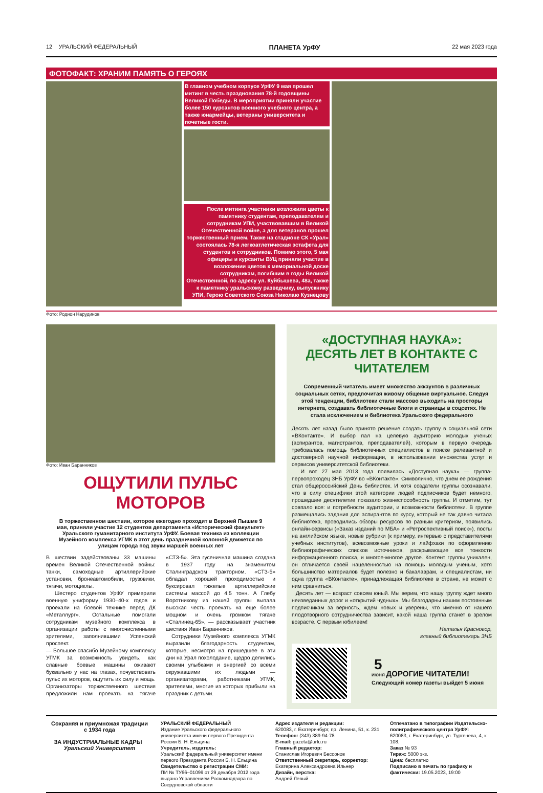12 УРАЛЬСКИЙ ФЕДЕРАЛЬНЫЙ ПЛАНЕТА УрФУ 22 мая 2023 года
ФОТОФАКТ: ХРАНИМ ПАМЯТЬ О ГЕРОЯХ
В главном учебном корпусе УрФУ 9 мая прошел митинг в честь празднования 78-й годовщины Великой Победы. В мероприятии приняли участие более 150 курсантов военного учебного центра, а также юнармейцы, ветераны университета и почетные гости.
После митинга участники возложили цветы к памятнику студентам, преподавателям и сотрудникам УПИ, участвовавшим в Великой Отечественной войне, а для ветеранов прошел торжественный прием. Также на стадионе СК «Урал» состоялась 78-я легкоатлетическая эстафета для студентов и сотрудников. Помимо этого, 5 мая офицеры и курсанты ВУЦ приняли участие в возложении цветов к мемориальной доске сотрудникам, погибшим в годы Великой Отечественной, по адресу ул. Куйбышева, 48а, также к памятнику уральскому разведчику, выпускнику УПИ, Герою Советского Союза Николаю Кузнецову
Фото: Родион Нарудинов
Фото: Иван Баранников
ОЩУТИЛИ ПУЛЬС МОТОРОВ
В торжественном шествии, которое ежегодно проходит в Верхней Пышме 9 мая, приняли участие 12 студентов департамента «Исторический факультет» Уральского гуманитарного института УрФУ. Боевая техника из коллекции Музейного комплекса УГМК в этот день праздничной колонной движется по улицам города под звуки маршей военных лет
В шествии задействованы 33 машины времен Великой Отечественной войны: танки, самоходные артиллерийские установки, бронеавтомобили, грузовики, тягачи, мотоциклы.
Шестеро студентов УрФУ примерили военную униформу 1930–40-х годов и проехали на боевой технике перед ДК «Металлург». Остальные помогали сотрудникам музейного комплекса в организации работы с многочисленными зрителями, заполнившими Успенский проспект.
— Большое спасибо Музейному комплексу УГМК за возможность увидеть, как славные боевые машины оживают буквально у нас на глазах, почувствовать пульс их моторов, ощутить их силу и мощь. Организаторы торжественного шествия предложили нам проехать на тягаче «СТЗ-5». Эта гусеничная машина создана в 1937 году на знаменитом Сталинградском тракторном. «СТЗ-5» обладал хорошей проходимостью и буксировал тяжелые артиллерийские системы массой до 4,5 тонн. А Глебу Воротникову из нашей группы выпала высокая честь проехать на еще более мощном и очень громком тягаче «Сталинец-65», — рассказывает участник шествия Иван Баранников.
Сотрудники Музейного комплекса УГМК выразили благодарность студентам, которые, несмотря на пришедшее в эти дни на Урал похолодание, щедро делились своими улыбками и энергией со всеми окружавшими их людьми — организаторами, работниками УГМК, зрителями, многие из которых прибыли на праздник с детьми.
«ДОСТУПНАЯ НАУКА»:
ДЕСЯТЬ ЛЕТ В КОНТАКТЕ С ЧИТАТЕЛЕМ
Современный читатель имеет множество аккаунтов в различных социальных сетях, предпочитая живому общение виртуальное. Следуя этой тенденции, библиотеки стали массово выходить на просторы интернета, создавать библиотечные блоги и страницы в соцсетях. Не стала исключением и библиотека Уральского федерального
Десять лет назад было принято решение создать группу в социальной сети «ВКонтакте». И выбор пал на целевую аудиторию молодых ученых (аспирантов, магистрантов, преподавателей), которым в первую очередь требовалась помощь библиотечных специалистов в поиске релевантной и достоверной научной информации, в использовании множества услуг и сервисов университетской библиотеки.
И вот 27 мая 2013 года появилась «Доступная наука» — группа-первопроходец ЗНБ УрФУ во «ВКонтакте». Символично, что днем ее рождения стал общероссийский День библиотек. И хотя создатели группы осознавали, что в силу специфики этой категории людей подписчиков будет немного, прошедшее десятилетие показало жизнеспособность группы. И отметим, тут совпало все: и потребности аудитории, и возможности библиотеки. В группе размещались задания для аспирантов по курсу, который не так давно читала библиотека, проводились обзоры ресурсов по разным критериям, появились онлайн-сервисы («Заказ изданий по МБА» и «Ретроспективный поиск»), посты на английском языке, новые рубрики (к примеру, интервью с представителями учебных институтов), всевозможные уроки и лайфхаки по оформлению библиографических списков источников, раскрывающие все тонкости информационного поиска, и многое-многое другое. Контент группы уникален, он отличается своей нацеленностью на помощь молодым ученым, хотя большинство материалов будет полезно и бакалаврам, и специалистам, ни одна группа «ВКонтакте», принадлежащая библиотеке в стране, не может с ним сравниться.
Десять лет — возраст совсем юный. Мы верим, что нашу группу ждет много неизведанных дорог и «открытий чудных». Мы благодарны нашим постоянным подписчикам за верность, ждем новых и уверены, что именно от нашего плодотворного сотрудничества зависит, какой наша группа станет в зрелом возрасте. С первым юбилеем!
Наталья Красногор,
главный библиотекарь ЗНБ
5
ИЮНЯ
ДОРОГИЕ ЧИТАТЕЛИ!
Следующий номер газеты выйдет 5 июня
Сохраняя и приумножая традиции
с 1934 года
ЗА ИНДУСТРИАЛЬНЫЕ КАДРЫ Уральский Университет
УРАЛЬСКИЙ ФЕДЕРАЛЬНЫЙ
Издание Уральского федерального университета имени первого Президента России Б. Н. Ельцина
Учредитель, издатель:
Уральский федеральный университет имени первого Президента России Б. Н. Ельцина
Свидетельство о регистрации СМИ:
ПИ № ТУ66–01099 от 29 декабря 2012 года выдано Управлением Роскомнадзора по Свердловской области
Адрес издателя и редакции:
620083, г. Екатеринбург, пр. Ленина, 51, к. 231
Телефон: (343) 389-94-78
E-mail: gazeta@urfu.ru
Главный редактор:
Станислав Игоревич Бессонов
Ответственный секретарь, корректор:
Екатерина Александровна Ильнер
Дизайн, верстка:
Андрей Левый
Отпечатано в типографии Издательско-полиграфического центра УрФУ:
620083, г. Екатеринбург, ул. Тургенева, 4, к. 108.
Заказ № 93
Тираж: 5000 экз.
Цена: бесплатно
Подписано в печать по графику и фактически: 19.05.2023, 19:00